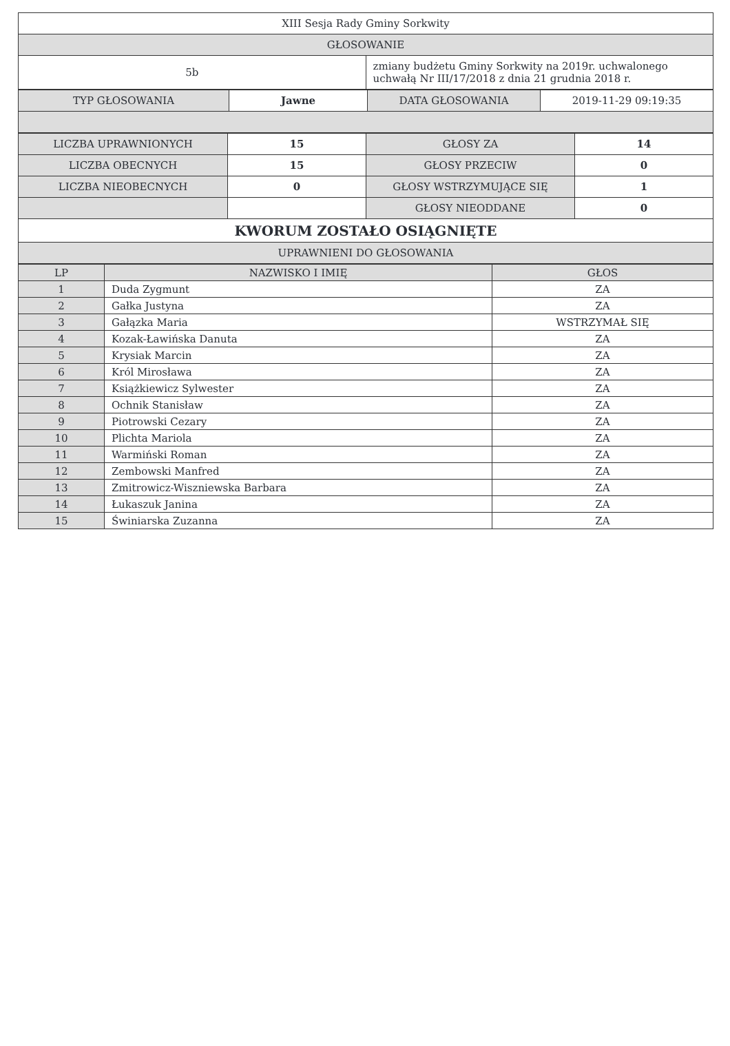| XIII Sesja Rady Gminy Sorkwity | |
| GŁOSOWANIE | |
| 5b | zmiany budżetu Gminy Sorkwity na 2019r. uchwalonego uchwałą Nr III/17/2018 z dnia 21 grudnia 2018 r. |
| TYP GŁOSOWANIA | Jawne | DATA GŁOSOWANIA | 2019-11-29 09:19:35 |
| LICZBA UPRAWNIONYCH | 15 | GŁOSY ZA | 14 |
| LICZBA OBECNYCH | 15 | GŁOSY PRZECIW | 0 |
| LICZBA NIEOBECNYCH | 0 | GŁOSY WSTRZYMUJĄCE SIĘ | 1 |
| | | GŁOSY NIEODDANE | 0 |
| KWORUM ZOSTAŁO OSIĄGNIĘTE | | | |
| UPRAWNIENI DO GŁOSOWANIA | | | |
| LP | NAZWISKO I IMIĘ | GŁOS |
| --- | --- | --- |
| 1 | Duda Zygmunt | ZA |
| 2 | Gałka Justyna | ZA |
| 3 | Gałązka Maria | WSTRZYMAŁ SIĘ |
| 4 | Kozak-Ławińska Danuta | ZA |
| 5 | Krysiak Marcin | ZA |
| 6 | Król Mirosława | ZA |
| 7 | Książkiewicz Sylwester | ZA |
| 8 | Ochnik Stanisław | ZA |
| 9 | Piotrowski Cezary | ZA |
| 10 | Plichta Mariola | ZA |
| 11 | Warmiński Roman | ZA |
| 12 | Zembowski Manfred | ZA |
| 13 | Zmitrowicz-Wiszniewska Barbara | ZA |
| 14 | Łukaszuk Janina | ZA |
| 15 | Świniarska Zuzanna | ZA |